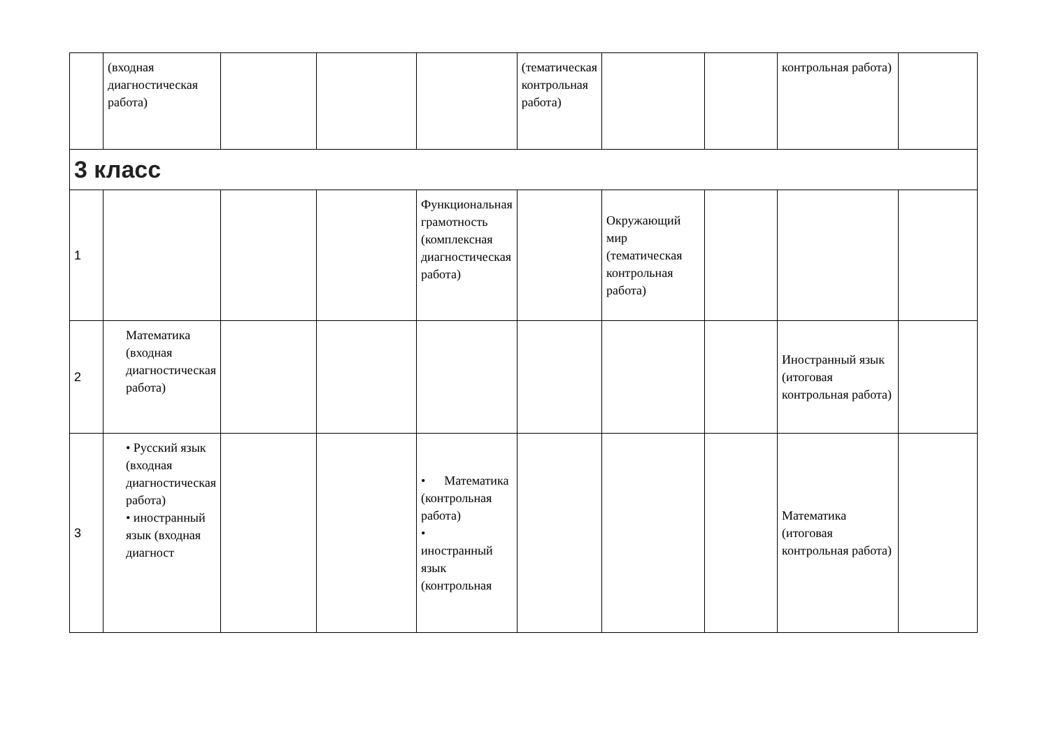| | (входная диагностическая работа) | | | | (тематическая контрольная работа) | | | контрольная работа) | |
| 3 класс | | | | | | | | | |
| 1 | | | | Функциональная грамотность (комплексная диагностическая работа) | | Окружающий мир (тематическая контрольная работа) | | | |
| 2 | Математика (входная диагностическая работа) | | | | | | | Иностранный язык (итоговая контрольная работа) | |
| 3 | • Русский язык (входная диагностическая работа) • иностранный язык (входная диагност | | | • Математика (контрольная работа) • иностранный язык (контрольная | | | | Математика (итоговая контрольная работа) | |